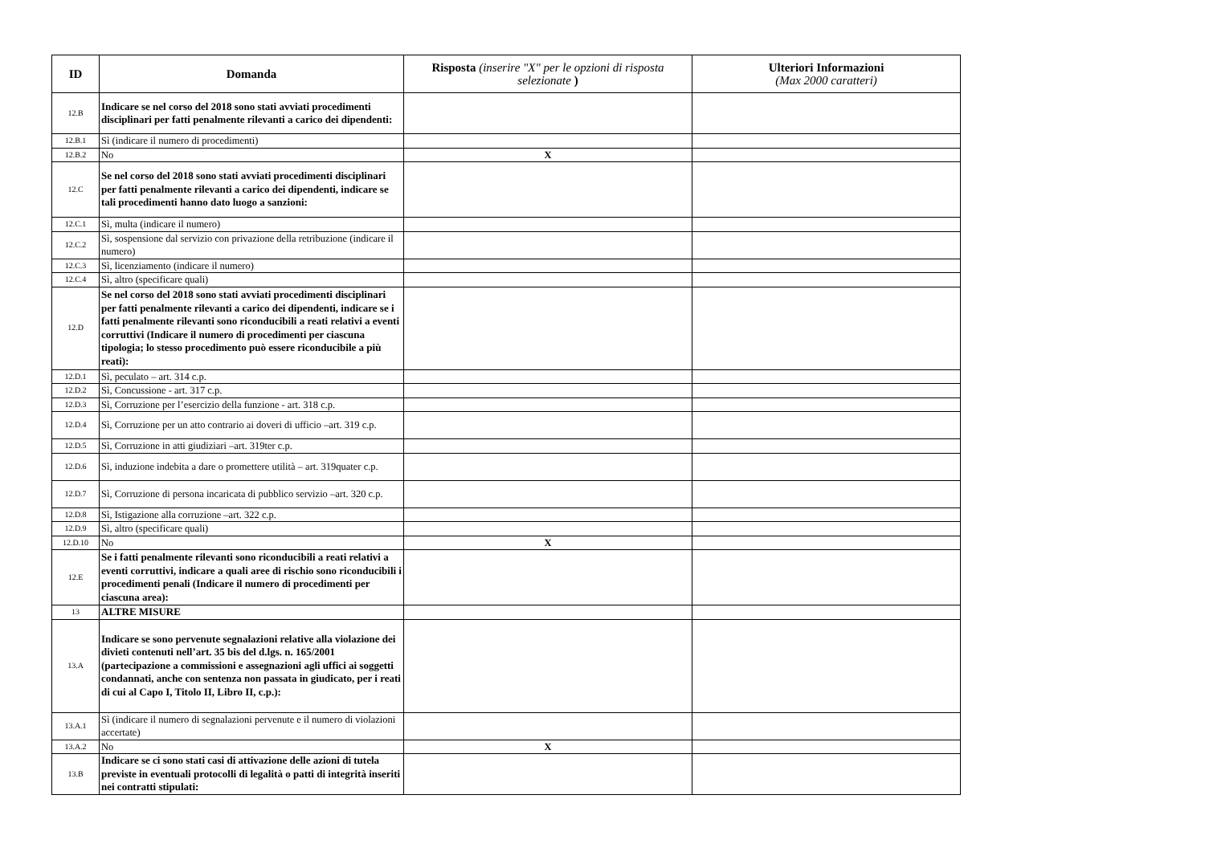| ID | Domanda | Risposta (inserire "X" per le opzioni di risposta selezionate ) | Ulteriori Informazioni (Max 2000 caratteri) |
| --- | --- | --- | --- |
| 12.B | Indicare se nel corso del 2018 sono stati avviati procedimenti disciplinari per fatti penalmente rilevanti a carico dei dipendenti: | | |
| 12.B.1 | Sì (indicare il numero di procedimenti) | | |
| 12.B.2 | No | X | |
| 12.C | Se nel corso del 2018 sono stati avviati procedimenti disciplinari per fatti penalmente rilevanti a carico dei dipendenti, indicare se tali procedimenti hanno dato luogo a sanzioni: | | |
| 12.C.1 | Sì, multa (indicare il numero) | | |
| 12.C.2 | Sì, sospensione dal servizio con privazione della retribuzione (indicare il numero) | | |
| 12.C.3 | Sì, licenziamento (indicare il numero) | | |
| 12.C.4 | Sì, altro (specificare quali) | | |
| 12.D | Se nel corso del 2018 sono stati avviati procedimenti disciplinari per fatti penalmente rilevanti a carico dei dipendenti, indicare se i fatti penalmente rilevanti sono riconducibili a reati relativi a eventi corruttivi (Indicare il numero di procedimenti per ciascuna tipologia; lo stesso procedimento può essere riconducibile a più reati): | | |
| 12.D.1 | Sì, peculato – art. 314 c.p. | | |
| 12.D.2 | Sì, Concussione - art. 317 c.p. | | |
| 12.D.3 | Sì, Corruzione per l’esercizio della funzione - art. 318 c.p. | | |
| 12.D.4 | Sì, Corruzione per un atto contrario ai doveri di ufficio –art. 319 c.p. | | |
| 12.D.5 | Sì, Corruzione in atti giudiziari –art. 319ter c.p. | | |
| 12.D.6 | Sì, induzione indebita a dare o promettere utilità – art. 319quater c.p. | | |
| 12.D.7 | Sì, Corruzione di persona incaricata di pubblico servizio –art. 320 c.p. | | |
| 12.D.8 | Sì, Istigazione alla corruzione –art. 322 c.p. | | |
| 12.D.9 | Sì, altro (specificare quali) | | |
| 12.D.10 | No | X | |
| 12.E | Se i fatti penalmente rilevanti sono riconducibili a reati relativi a eventi corruttivi, indicare a quali aree di rischio sono riconducibili i procedimenti penali (Indicare il numero di procedimenti per ciascuna area): | | |
| 13 | ALTRE MISURE | | |
| 13.A | Indicare se sono pervenute segnalazioni relative alla violazione dei divieti contenuti nell’art. 35 bis del d.lgs. n. 165/2001 (partecipazione a commissioni e assegnazioni agli uffici ai soggetti condannati, anche con sentenza non passata in giudicato, per i reati di cui al Capo I, Titolo II, Libro II, c.p.): | | |
| 13.A.1 | Sì (indicare il numero di segnalazioni pervenute e il numero di violazioni accertate) | | |
| 13.A.2 | No | X | |
| 13.B | Indicare se ci sono stati casi di attivazione delle azioni di tutela previste in eventuali protocolli di legalità o patti di integrità inseriti nei contratti stipulati: | | |